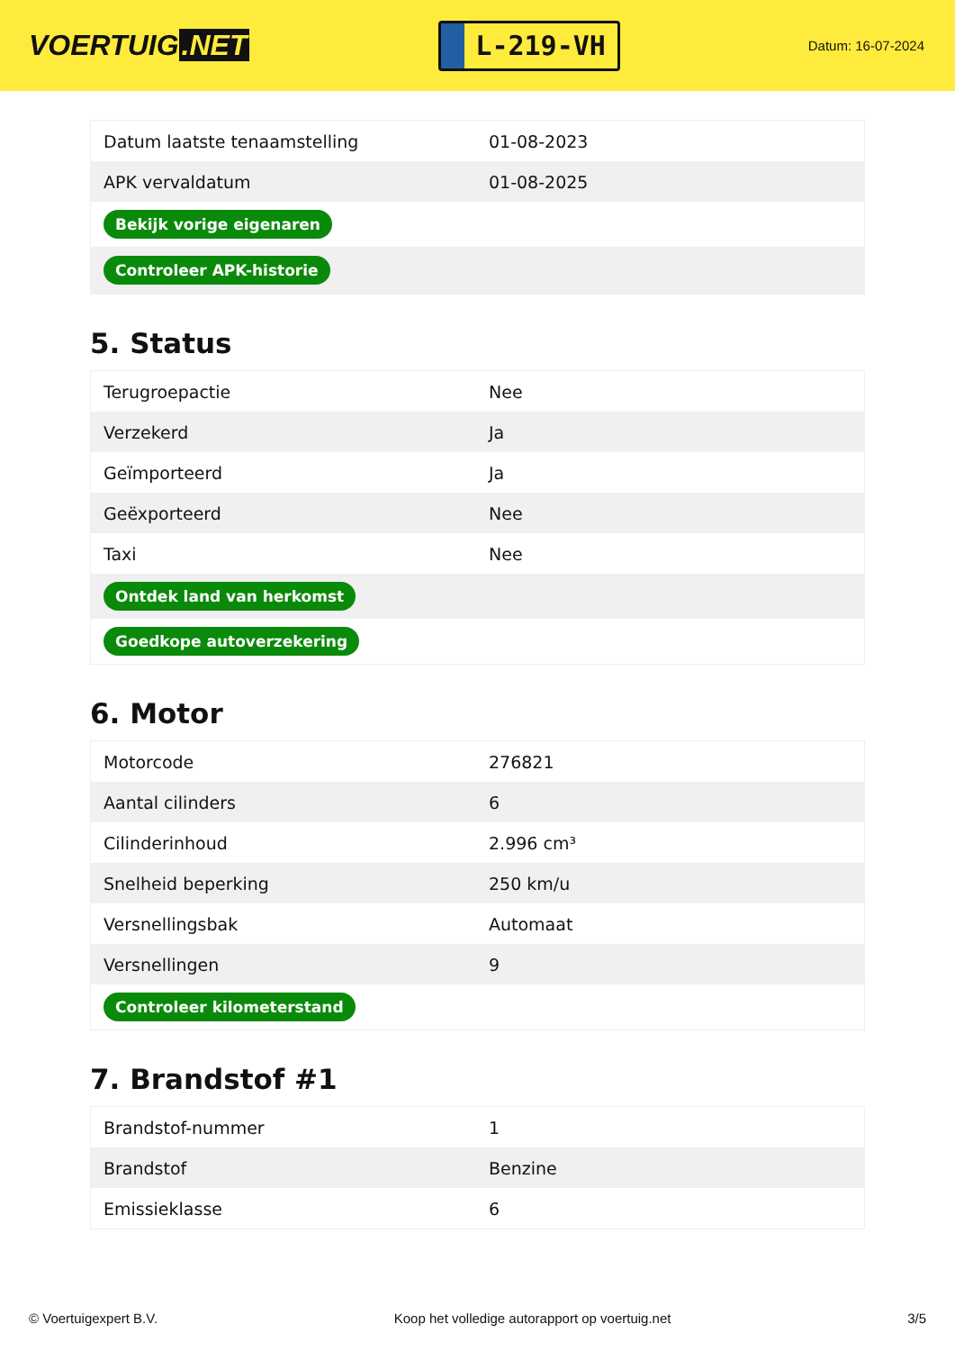VOERTUIG.NET
L-219-VH
Datum: 16-07-2024
| Datum laatste tenaamstelling | 01-08-2023 |
| APK vervaldatum | 01-08-2025 |
| Bekijk vorige eigenaren | |
| Controleer APK-historie | |
5. Status
| Terugroepactie | Nee |
| Verzekerd | Ja |
| Geïmporteerd | Ja |
| Geëxporteerd | Nee |
| Taxi | Nee |
| Ontdek land van herkomst | |
| Goedkope autoverzekering | |
6. Motor
| Motorcode | 276821 |
| Aantal cilinders | 6 |
| Cilinderinhoud | 2.996 cm³ |
| Snelheid beperking | 250 km/u |
| Versnellingsbak | Automaat |
| Versnellingen | 9 |
| Controleer kilometerstand | |
7. Brandstof #1
| Brandstof-nummer | 1 |
| Brandstof | Benzine |
| Emissieklasse | 6 |
© Voertuigexpert B.V. Koop het volledige autorapport op voertuig.net 3/5